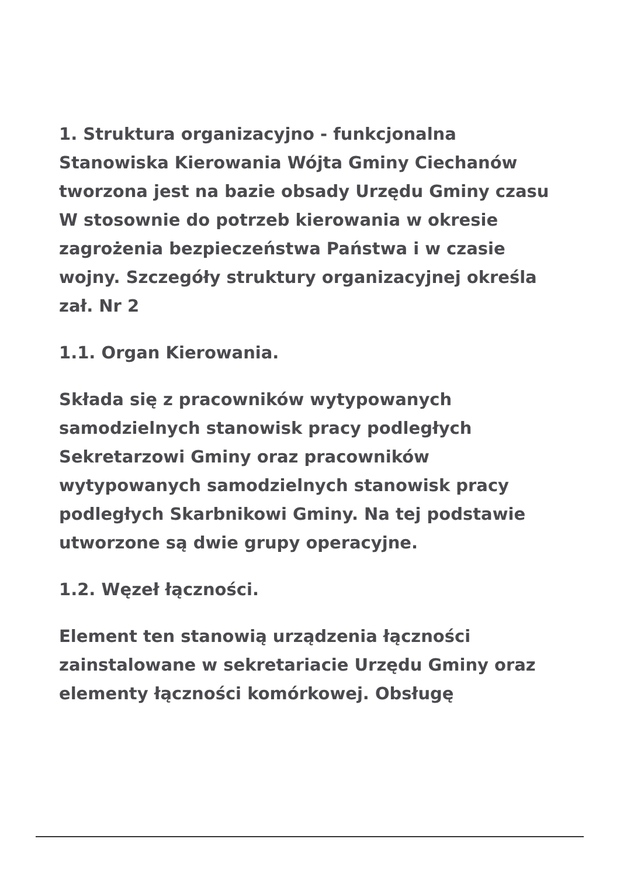1. Struktura organizacyjno - funkcjonalna Stanowiska Kierowania Wójta Gminy Ciechanów tworzona jest na bazie obsady Urzędu Gminy czasu W stosownie do potrzeb kierowania w okresie zagrożenia bezpieczeństwa Państwa i w czasie wojny. Szczegóły struktury organizacyjnej określa zał. Nr 2
1.1. Organ Kierowania.
Składa się z pracowników wytypowanych samodzielnych stanowisk pracy podległych Sekretarzowi Gminy oraz pracowników wytypowanych samodzielnych stanowisk pracy podległych Skarbnikowi Gminy. Na tej podstawie utworzone są dwie grupy operacyjne.
1.2. Węzeł łączności.
Element ten stanowią urządzenia łączności zainstalowane w sekretariacie Urzędu Gminy oraz elementy łączności komórkowej. Obsługę